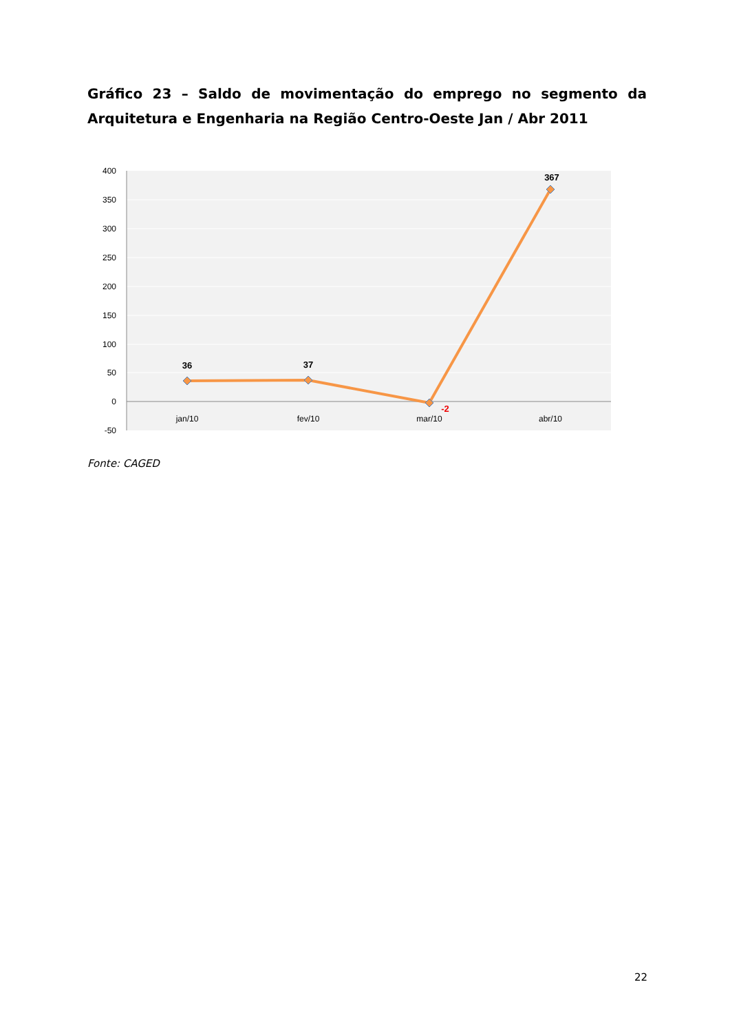Gráfico 23 – Saldo de movimentação do emprego no segmento da Arquitetura e Engenharia na Região Centro-Oeste Jan / Abr 2011
400
350
300
250
200
150
100
50
0
-50
36
37
-2
367
jan/10
fev/10
mar/10
abr/10
Fonte: CAGED
22